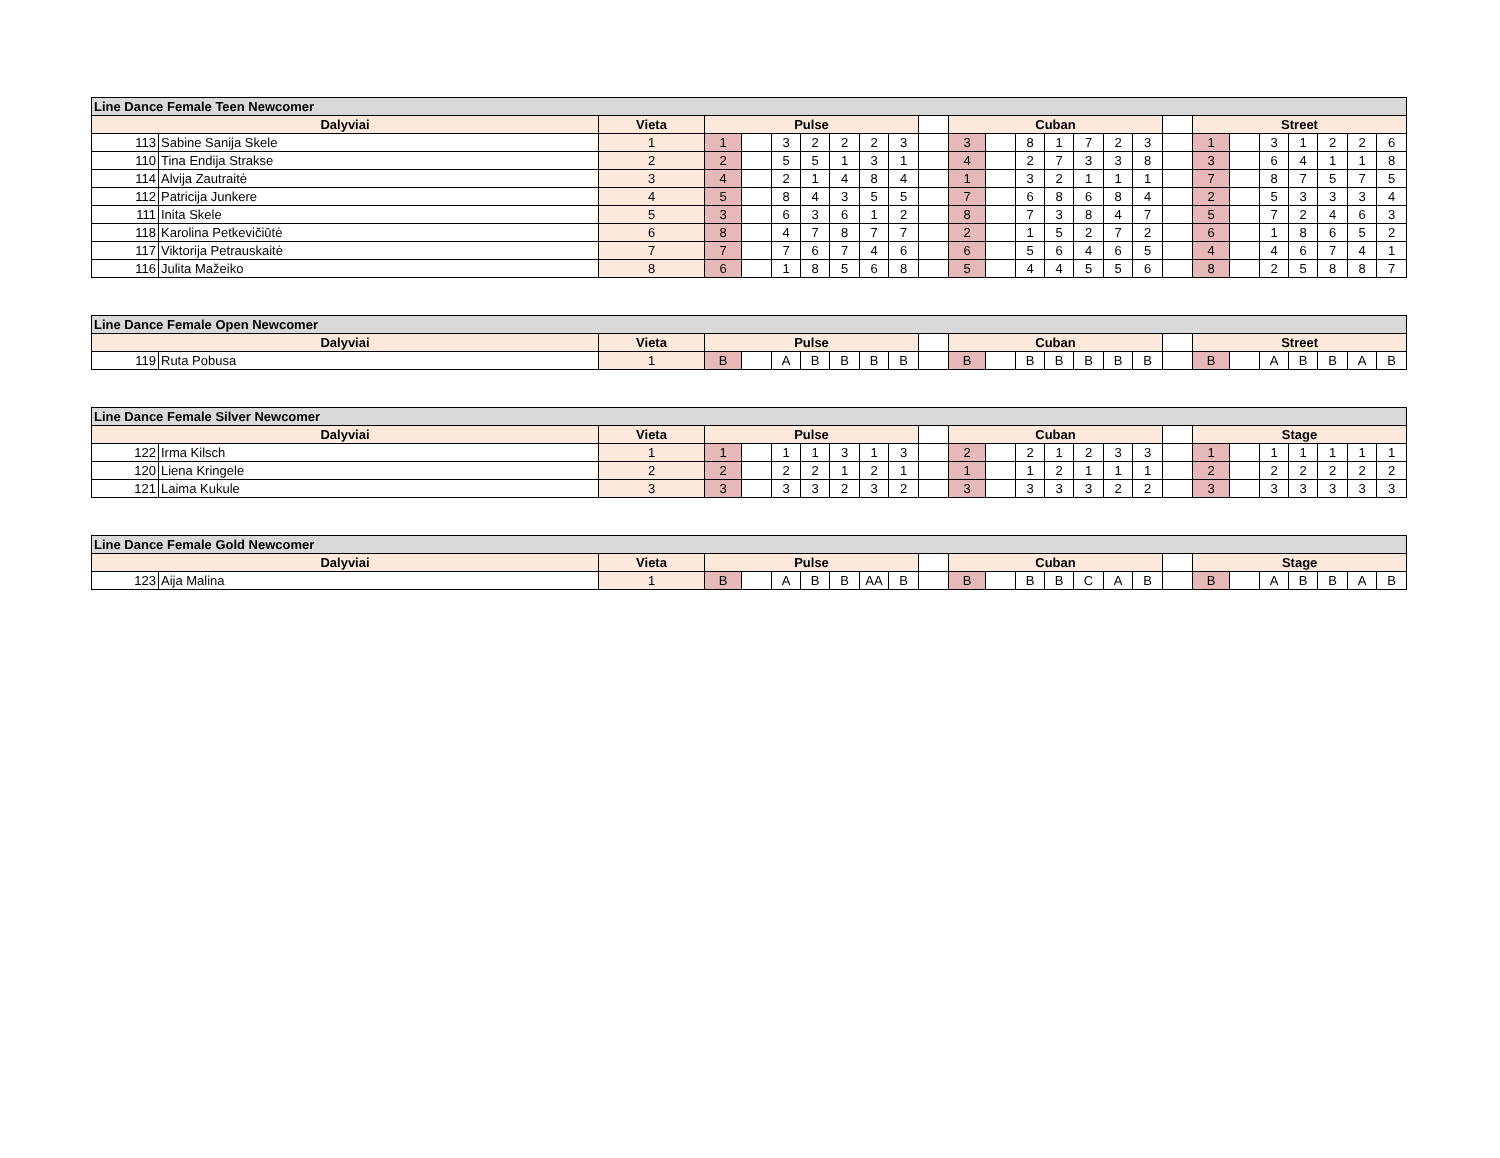| Line Dance Female Teen Newcomer | | | | | | | | | | | | | | | | | | | | | | | | | |
| --- | --- | --- | --- | --- | --- | --- | --- | --- | --- | --- | --- | --- | --- | --- | --- | --- | --- | --- | --- | --- | --- | --- | --- | --- | --- |
| Dalyviai | | Vieta | Pulse | | | | | | | | Cuban | | | | | | | | Street | | | | | | |
| 113 | Sabine Sanija Skele | 1 | 1 | | 3 | 2 | 2 | 2 | 3 | | 3 | | 8 | 1 | 7 | 2 | 3 | | 1 | | 3 | 1 | 2 | 2 | 6 |
| 110 | Tina Endija Strakse | 2 | 2 | | 5 | 5 | 1 | 3 | 1 | | 4 | | 2 | 7 | 3 | 3 | 8 | | 3 | | 6 | 4 | 1 | 1 | 8 |
| 114 | Alvija Zautraitė | 3 | 4 | | 2 | 1 | 4 | 8 | 4 | | 1 | | 3 | 2 | 1 | 1 | 1 | | 7 | | 8 | 7 | 5 | 7 | 5 |
| 112 | Patricija Junkere | 4 | 5 | | 8 | 4 | 3 | 5 | 5 | | 7 | | 6 | 8 | 6 | 8 | 4 | | 2 | | 5 | 3 | 3 | 3 | 4 |
| 111 | Inita Skele | 5 | 3 | | 6 | 3 | 6 | 1 | 2 | | 8 | | 7 | 3 | 8 | 4 | 7 | | 5 | | 7 | 2 | 4 | 6 | 3 |
| 118 | Karolina Petkevičiūtė | 6 | 8 | | 4 | 7 | 8 | 7 | 7 | | 2 | | 1 | 5 | 2 | 7 | 2 | | 6 | | 1 | 8 | 6 | 5 | 2 |
| 117 | Viktorija Petrauskaitė | 7 | 7 | | 7 | 6 | 7 | 4 | 6 | | 6 | | 5 | 6 | 4 | 6 | 5 | | 4 | | 4 | 6 | 7 | 4 | 1 |
| 116 | Julita Mažeiko | 8 | 6 | | 1 | 8 | 5 | 6 | 8 | | 5 | | 4 | 4 | 5 | 5 | 6 | | 8 | | 2 | 5 | 8 | 8 | 7 |
| Line Dance Female Open Newcomer | | | | | | | | | | | | | | | | | | | | | | | | | |
| --- | --- | --- | --- | --- | --- | --- | --- | --- | --- | --- | --- | --- | --- | --- | --- | --- | --- | --- | --- | --- | --- | --- | --- | --- | --- |
| Dalyviai | | Vieta | Pulse | | | | | | | | Cuban | | | | | | | | Street | | | | | | |
| 119 | Ruta Pobusa | 1 | B | | A | B | B | B | B | | B | | B | B | B | B | B | | B | | A | B | B | A | B |
| Line Dance Female Silver Newcomer | | | | | | | | | | | | | | | | | | | | | | | | | |
| --- | --- | --- | --- | --- | --- | --- | --- | --- | --- | --- | --- | --- | --- | --- | --- | --- | --- | --- | --- | --- | --- | --- | --- | --- | --- |
| Dalyviai | | Vieta | Pulse | | | | | | | | Cuban | | | | | | | | Stage | | | | | | |
| 122 | Irma Kilsch | 1 | 1 | | 1 | 1 | 3 | 1 | 3 | | 2 | | 2 | 1 | 2 | 3 | 3 | | 1 | | 1 | 1 | 1 | 1 | 1 |
| 120 | Liena Kringele | 2 | 2 | | 2 | 2 | 1 | 2 | 1 | | 1 | | 1 | 2 | 1 | 1 | 1 | | 2 | | 2 | 2 | 2 | 2 | 2 |
| 121 | Laima Kukule | 3 | 3 | | 3 | 3 | 2 | 3 | 2 | | 3 | | 3 | 3 | 3 | 2 | 2 | | 3 | | 3 | 3 | 3 | 3 | 3 |
| Line Dance Female Gold Newcomer | | | | | | | | | | | | | | | | | | | | | | | | | |
| --- | --- | --- | --- | --- | --- | --- | --- | --- | --- | --- | --- | --- | --- | --- | --- | --- | --- | --- | --- | --- | --- | --- | --- | --- | --- |
| Dalyviai | | Vieta | Pulse | | | | | | | | Cuban | | | | | | | | Stage | | | | | | |
| 123 | Aija Malina | 1 | B | | A | B | B | AA | B | | B | | B | B | C | A | B | | B | | A | B | B | A | B |